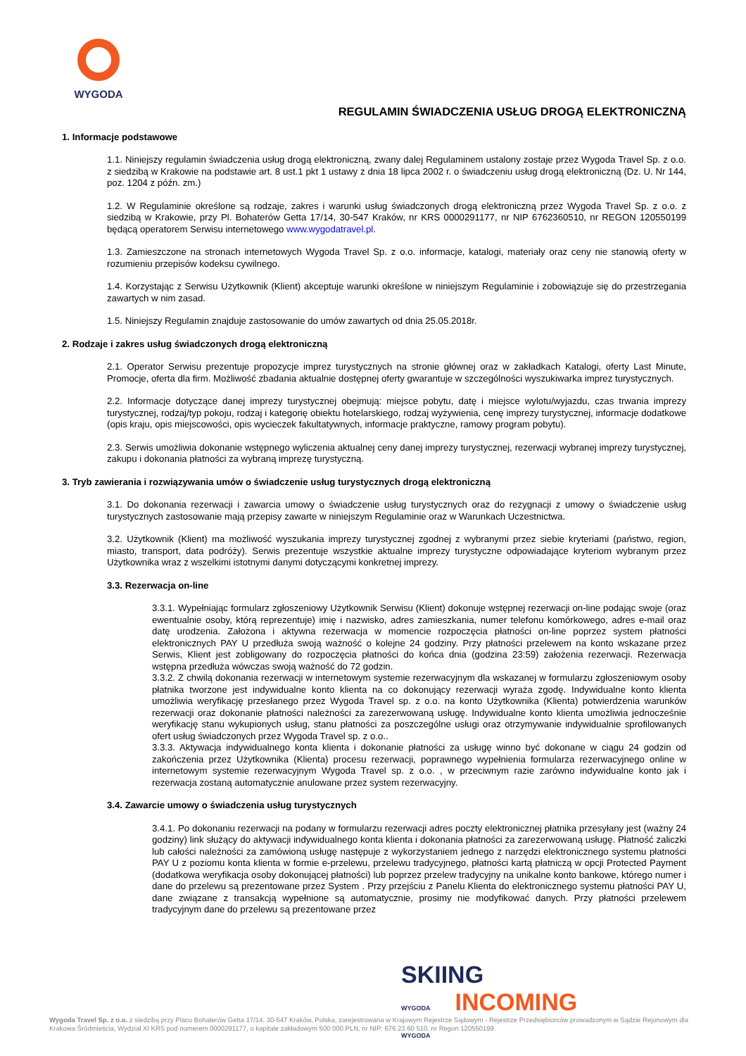WYGODA
REGULAMIN ŚWIADCZENIA USŁUG DROGĄ ELEKTRONICZNĄ
1. Informacje podstawowe
1.1. Niniejszy regulamin świadczenia usług drogą elektroniczną, zwany dalej Regulaminem ustalony zostaje przez Wygoda Travel Sp. z o.o. z siedzibą w Krakowie na podstawie art. 8 ust.1 pkt 1 ustawy z dnia 18 lipca 2002 r. o świadczeniu usług drogą elektroniczną (Dz. U. Nr 144, poz. 1204 z późn. zm.)
1.2. W Regulaminie określone są rodzaje, zakres i warunki usług świadczonych drogą elektroniczną przez Wygoda Travel Sp. z o.o. z siedzibą w Krakowie, przy Pl. Bohaterów Getta 17/14, 30-547 Kraków, nr KRS 0000291177, nr NIP 6762360510, nr REGON 120550199 będącą operatorem Serwisu internetowego www.wygodatravel.pl.
1.3. Zamieszczone na stronach internetowych Wygoda Travel Sp. z o.o. informacje, katalogi, materiały oraz ceny nie stanowią oferty w rozumieniu przepisów kodeksu cywilnego.
1.4. Korzystając z Serwisu Użytkownik (Klient) akceptuje warunki określone w niniejszym Regulaminie i zobowiązuje się do przestrzegania zawartych w nim zasad.
1.5. Niniejszy Regulamin znajduje zastosowanie do umów zawartych od dnia 25.05.2018r.
2. Rodzaje i zakres usług świadczonych drogą elektroniczną
2.1. Operator Serwisu prezentuje propozycje imprez turystycznych na stronie głównej oraz w zakładkach Katalogi, oferty Last Minute, Promocje, oferta dla firm. Możliwość zbadania aktualnie dostępnej oferty gwarantuje w szczególności wyszukiwarka imprez turystycznych.
2.2. Informacje dotyczące danej imprezy turystycznej obejmują: miejsce pobytu, datę i miejsce wylotu/wyjazdu, czas trwania imprezy turystycznej, rodzaj/typ pokoju, rodzaj i kategorię obiektu hotelarskiego, rodzaj wyżywienia, cenę imprezy turystycznej, informacje dodatkowe (opis kraju, opis miejscowości, opis wycieczek fakultatywnych, informacje praktyczne, ramowy program pobytu).
2.3. Serwis umożliwia dokonanie wstępnego wyliczenia aktualnej ceny danej imprezy turystycznej, rezerwacji wybranej imprezy turystycznej, zakupu i dokonania płatności za wybraną imprezę turystyczną.
3. Tryb zawierania i rozwiązywania umów o świadczenie usług turystycznych drogą elektroniczną
3.1. Do dokonania rezerwacji i zawarcia umowy o świadczenie usług turystycznych oraz do rezygnacji z umowy o świadczenie usług turystycznych zastosowanie mają przepisy zawarte w niniejszym Regulaminie oraz w Warunkach Uczestnictwa.
3.2. Użytkownik (Klient) ma możliwość wyszukania imprezy turystycznej zgodnej z wybranymi przez siebie kryteriami (państwo, region, miasto, transport, data podróży). Serwis prezentuje wszystkie aktualne imprezy turystyczne odpowiadające kryteriom wybranym przez Użytkownika wraz z wszelkimi istotnymi danymi dotyczącymi konkretnej imprezy.
3.3. Rezerwacja on-line
3.3.1. Wypełniając formularz zgłoszeniowy Użytkownik Serwisu (Klient) dokonuje wstępnej rezerwacji on-line podając swoje (oraz ewentualnie osoby, którą reprezentuje) imię i nazwisko, adres zamieszkania, numer telefonu komórkowego, adres e-mail oraz datę urodzenia. Założona i aktywna rezerwacja w momencie rozpoczęcia płatności on-line poprzez system płatności elektronicznych PAY U przedłuża swoją ważność o kolejne 24 godziny. Przy płatności przelewem na konto wskazane przez Serwis, Klient jest zobligowany do rozpoczęcia płatności do końca dnia (godzina 23:59) założenia rezerwacji. Rezerwacja wstępna przedłuża wówczas swoją ważność do 72 godzin.
3.3.2. Z chwilą dokonania rezerwacji w internetowym systemie rezerwacyjnym dla wskazanej w formularzu zgłoszeniowym osoby płatnika tworzone jest indywidualne konto klienta na co dokonujący rezerwacji wyraża zgodę. Indywidualne konto klienta umożliwia weryfikację przesłanego przez Wygoda Travel sp. z o.o. na konto Użytkownika (Klienta) potwierdzenia warunków rezerwacji oraz dokonanie płatności należności za zarezerwowaną usługę. Indywidualne konto klienta umożliwia jednocześnie weryfikację stanu wykupionych usług, stanu płatności za poszczególne usługi oraz otrzymywanie indywidualnie sprofilowanych ofert usług świadczonych przez Wygoda Travel sp. z o.o..
3.3.3. Aktywacja indywidualnego konta klienta i dokonanie płatności za usługę winno być dokonane w ciągu 24 godzin od zakończenia przez Użytkownika (Klienta) procesu rezerwacji, poprawnego wypełnienia formularza rezerwacyjnego online w internetowym systemie rezerwacyjnym Wygoda Travel sp. z o.o. , w przeciwnym razie zarówno indywidualne konto jak i rezerwacja zostaną automatycznie anulowane przez system rezerwacyjny.
3.4. Zawarcie umowy o świadczenia usług turystycznych
3.4.1. Po dokonaniu rezerwacji na podany w formularzu rezerwacji adres poczty elektronicznej płatnika przesyłany jest (ważny 24 godziny) link służący do aktywacji indywidualnego konta klienta i dokonania płatności za zarezerwowaną usługę. Płatność zaliczki lub całości należności za zamówioną usługę następuje z wykorzystaniem jednego z narzędzi elektronicznego systemu płatności PAY U z poziomu konta klienta w formie e-przelewu, przelewu tradycyjnego, płatności kartą płatniczą w opcji Protected Payment (dodatkowa weryfikacja osoby dokonującej płatności) lub poprzez przelew tradycyjny na unikalne konto bankowe, którego numer i dane do przelewu są prezentowane przez System . Przy przejściu z Panelu Klienta do elektronicznego systemu płatności PAY U, dane związane z transakcją wypełnione są automatycznie, prosimy nie modyfikować danych. Przy płatności przelewem tradycyjnym dane do przelewu są prezentowane przez
SKIING
WYGODA INCOMING
WYGODA
Wygoda Travel Sp. z o.o. z siedzibą przy Placu Bohaterów Getta 17/14, 30-547 Kraków, Polska, zarejestrowana w Krajowym Rejestrze Sądowym - Rejestrze Przedsiębiorców prowadzonym w Sądzie Rejonowym dla Krakowa Śródmieścia, Wydział XI KRS pod numerem 0000291177, o kapitale zakładowym 500 000 PLN, nr NIP: 676 23 60 510, nr Regon 120550199.